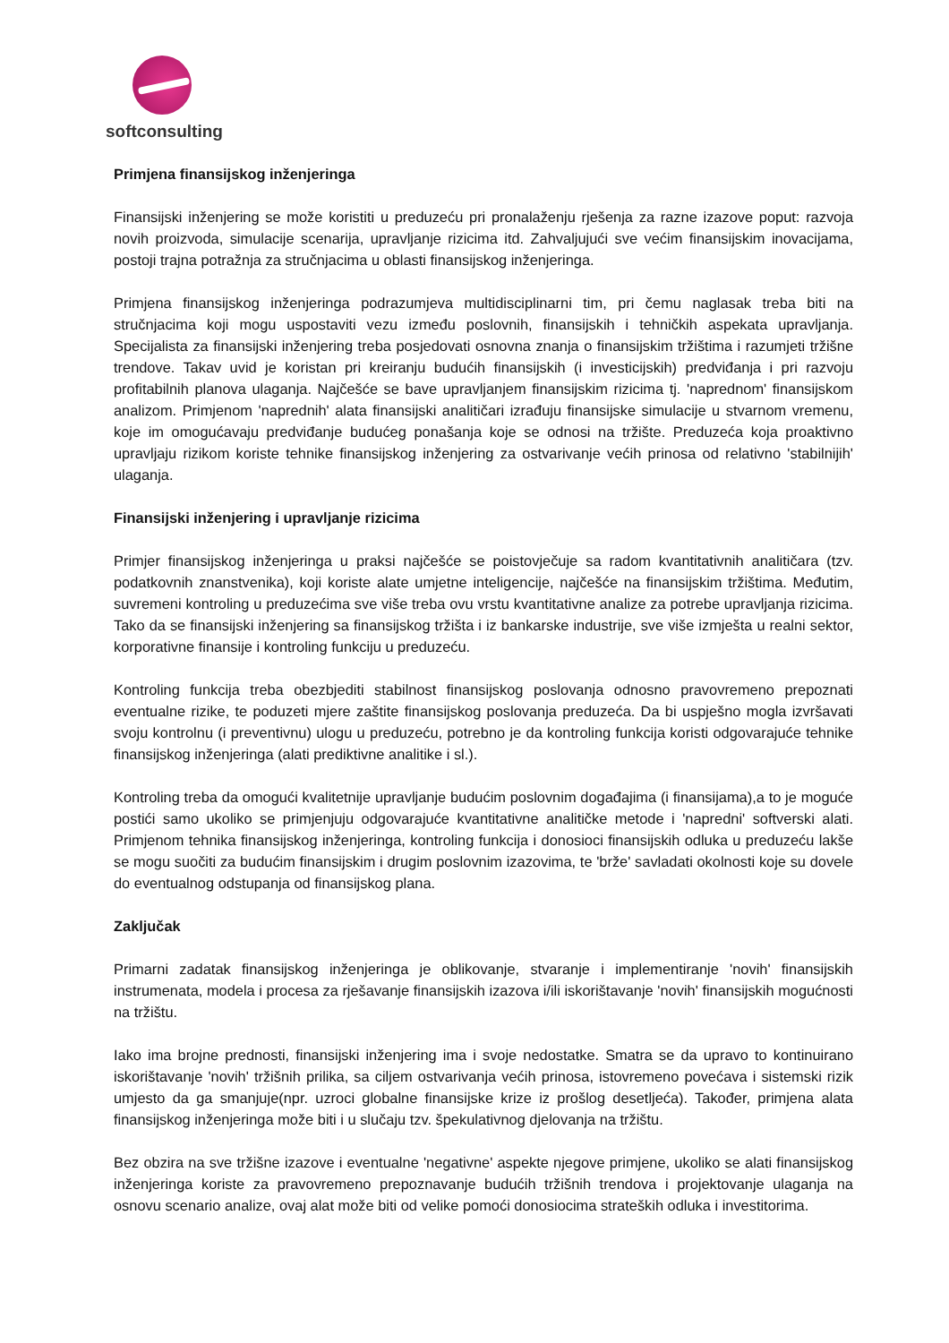softconsulting
Primjena finansijskog inženjeringa
Finansijski inženjering se može koristiti u preduzeću pri pronalaženju rješenja za razne izazove poput: razvoja novih proizvoda, simulacije scenarija, upravljanje rizicima itd. Zahvaljujući sve većim finansijskim inovacijama, postoji trajna potražnja za stručnjacima u oblasti finansijskog inženjeringa.
Primjena finansijskog inženjeringa podrazumjeva multidisciplinarni tim, pri čemu naglasak treba biti na stručnjacima koji mogu uspostaviti vezu između poslovnih, finansijskih i tehničkih aspekata upravljanja. Specijalista za finansijski inženjering treba posjedovati osnovna znanja o finansijskim tržištima i razumjeti tržišne trendove. Takav uvid je koristan pri kreiranju budućih finansijskih (i investicijskih) predviđanja i pri razvoju profitabilnih planova ulaganja. Najčešće se bave upravljanjem finansijskim rizicima tj. 'naprednom' finansijskom analizom. Primjenom 'naprednih' alata finansijski analitičari izrađuju finansijske simulacije u stvarnom vremenu, koje im omogućavaju predviđanje budućeg ponašanja koje se odnosi na tržište. Preduzeća koja proaktivno upravljaju rizikom koriste tehnike finansijskog inženjering za ostvarivanje većih prinosa od relativno 'stabilnijih' ulaganja.
Finansijski inženjering i upravljanje rizicima
Primjer finansijskog inženjeringa u praksi najčešće se poistovječuje sa radom kvantitativnih analitičara (tzv. podatkovnih znanstvenika), koji koriste alate umjetne inteligencije, najčešće na finansijskim tržištima. Međutim, suvremeni kontroling u preduzećima sve više treba ovu vrstu kvantitativne analize za potrebe upravljanja rizicima. Tako da se finansijski inženjering sa finansijskog tržišta i iz bankarske industrije, sve više izmješta u realni sektor, korporativne finansije i kontroling funkciju u preduzeću.
Kontroling funkcija treba obezbjediti stabilnost finansijskog poslovanja odnosno pravovremeno prepoznati eventualne rizike, te poduzeti mjere zaštite finansijskog poslovanja preduzeća. Da bi uspješno mogla izvršavati svoju kontrolnu (i preventivnu) ulogu u preduzeću, potrebno je da kontroling funkcija koristi odgovarajuće tehnike finansijskog inženjeringa (alati prediktivne analitike i sl.).
Kontroling treba da omogući kvalitetnije upravljanje budućim poslovnim događajima (i finansijama),a to je moguće postići samo ukoliko se primjenjuju odgovarajuće kvantitativne analitičke metode i 'napredni' softverski alati. Primjenom tehnika finansijskog inženjeringa, kontroling funkcija i donosioci finansijskih odluka u preduzeću lakše se mogu suočiti za budućim finansijskim i drugim poslovnim izazovima, te 'brže' savladati okolnosti koje su dovele do eventualnog odstupanja od finansijskog plana.
Zaključak
Primarni zadatak finansijskog inženjeringa je oblikovanje, stvaranje i implementiranje 'novih' finansijskih instrumenata, modela i procesa za rješavanje finansijskih izazova i/ili iskorištavanje 'novih' finansijskih mogućnosti na tržištu.
Iako ima brojne prednosti, finansijski inženjering ima i svoje nedostatke. Smatra se da upravo to kontinuirano iskorištavanje 'novih' tržišnih prilika, sa ciljem ostvarivanja većih prinosa, istovremeno povećava i sistemski rizik umjesto da ga smanjuje(npr. uzroci globalne finansijske krize iz prošlog desetljeća). Također, primjena alata finansijskog inženjeringa može biti i u slučaju tzv. špekulativnog djelovanja na tržištu.
Bez obzira na sve tržišne izazove i eventualne 'negativne' aspekte njegove primjene, ukoliko se alati finansijskog inženjeringa koriste za pravovremeno prepoznavanje budućih tržišnih trendova i projektovanje ulaganja na osnovu scenario analize, ovaj alat može biti od velike pomoći donosiocima strateških odluka i investitorima.